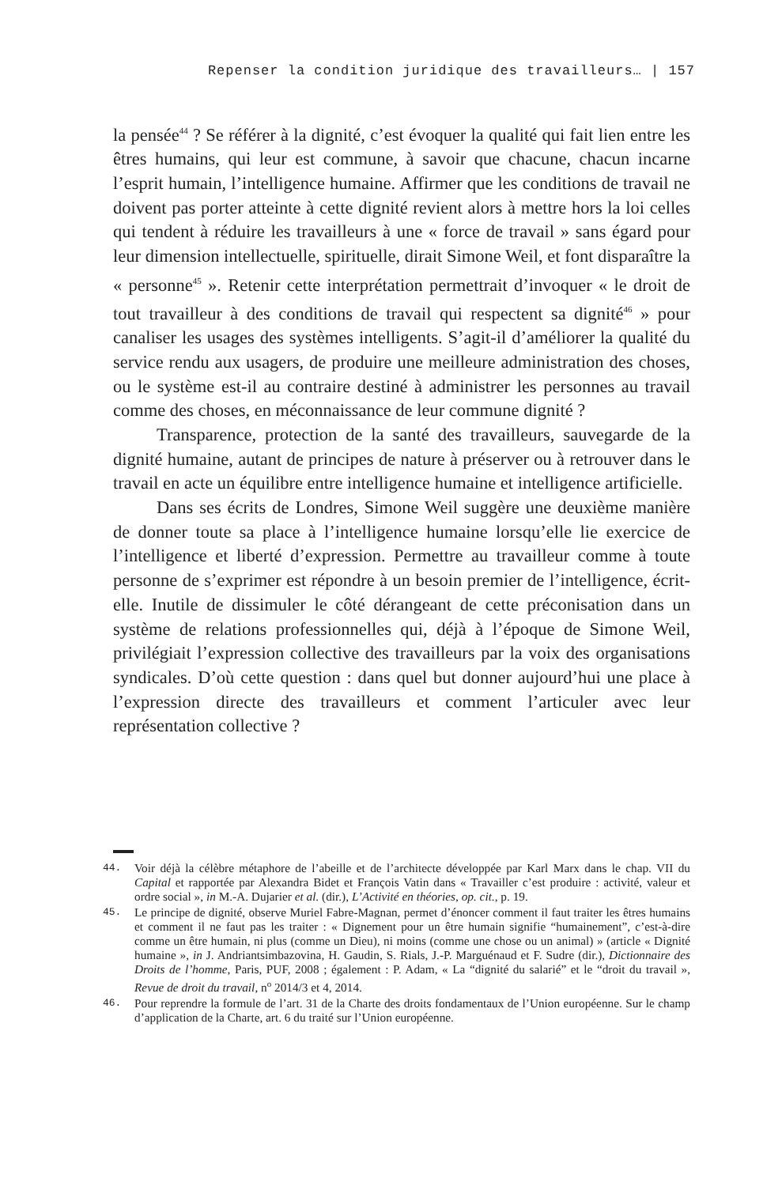Repenser la condition juridique des travailleurs… | 157
la pensée<sup>44</sup> ? Se référer à la dignité, c’est évoquer la qualité qui fait lien entre les êtres humains, qui leur est commune, à savoir que chacune, chacun incarne l’esprit humain, l’intelligence humaine. Affirmer que les conditions de travail ne doivent pas porter atteinte à cette dignité revient alors à mettre hors la loi celles qui tendent à réduire les travailleurs à une « force de travail » sans égard pour leur dimension intellectuelle, spiri­tuelle, dirait Simone Weil, et font disparaître la « personne<sup>45</sup> ». Retenir cette interprétation permettrait d’invoquer « le droit de tout travailleur à des conditions de travail qui respectent sa dignité<sup>46</sup> » pour canaliser les usages des systèmes intelligents. S’agit-il d’améliorer la qualité du service rendu aux usagers, de produire une meilleure administration des choses, ou le système est-il au contraire destiné à administrer les personnes au travail comme des choses, en méconnaissance de leur commune dignité ?
Transparence, protection de la santé des travailleurs, sauvegarde de la dignité humaine, autant de principes de nature à préserver ou à retrouver dans le travail en acte un équilibre entre intelligence humaine et intelligence artificielle.
Dans ses écrits de Londres, Simone Weil suggère une deuxième manière de donner toute sa place à l’intelligence humaine lorsqu’elle lie exercice de l’intelligence et liberté d’expression. Permettre au travailleur comme à toute personne de s’exprimer est répondre à un besoin premier de l’intelligence, écrit-elle. Inutile de dissimuler le côté dérangeant de cette préconisation dans un système de relations professionnelles qui, déjà à l’époque de Simone Weil, privilégiait l’expression collective des travailleurs par la voix des organisations syndicales. D’où cette question : dans quel but donner aujourd’hui une place à l’expression directe des travailleurs et comment l’articuler avec leur représentation collective ?
44. Voir déjà la célèbre métaphore de l’abeille et de l’architecte développée par Karl Marx dans le chap. VII du Capital et rapportée par Alexandra Bidet et François Vatin dans « Travailler c’est produire : activité, valeur et ordre social », in M.-A. Dujarier et al. (dir.), L’Activité en théories, op. cit., p. 19.
45. Le principe de dignité, observe Muriel Fabre-Magnan, permet d’énoncer comment il faut traiter les êtres humains et comment il ne faut pas les traiter : « Dignement pour un être humain signifie “humainement”, c’est-à-dire comme un être humain, ni plus (comme un Dieu), ni moins (comme une chose ou un animal) » (article « Dignité humaine », in J. Andriantsimbazovina, H. Gaudin, S. Rials, J.-P. Marguénaud et F. Sudre (dir.), Dictionnaire des Droits de l’homme, Paris, PUF, 2008 ; également : P. Adam, « La “dignité du salarié” et le “droit du travail », Revue de droit du travail, n<sup>o</sup> 2014/3 et 4, 2014.
46. Pour reprendre la formule de l’art. 31 de la Charte des droits fondamentaux de l’Union européenne. Sur le champ d’application de la Charte, art. 6 du traité sur l’Union européenne.